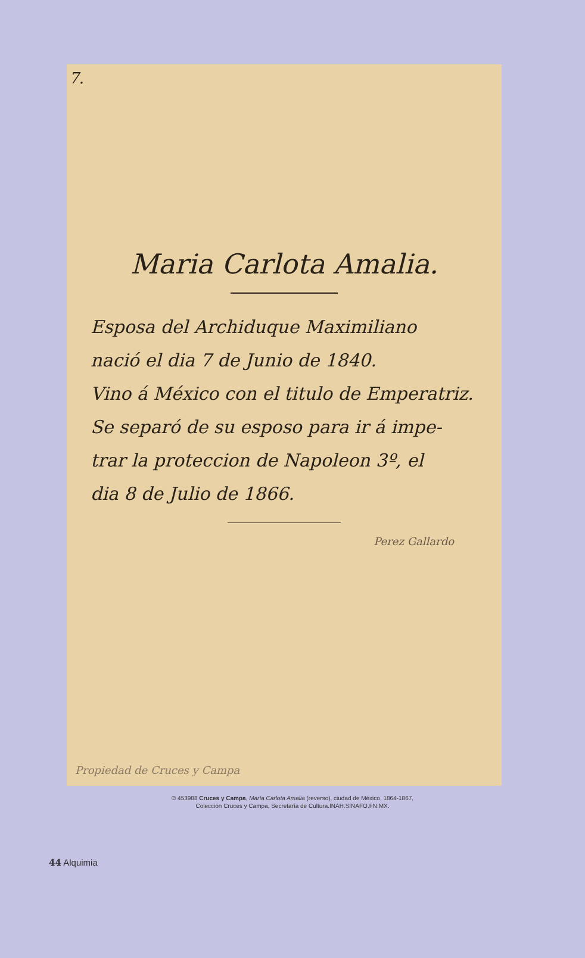7.
Maria Carlota Amalia.
Esposa del Archiduque Maximiliano
nació el dia 7 de Junio de 1840.
Vino á México con el titulo de Emperatriz.
Se separó de su esposo para ir á impe-
trar la proteccion de Napoleon 3º, el
dia 8 de Julio de 1866.
Perez Gallardo
Propiedad de Cruces y Campa
© 453988 Cruces y Campa, María Carlota Amalia (reverso), ciudad de México, 1864-1867,
Colección Cruces y Campa, Secretaría de Cultura.INAH.SINAFO.FN.MX.
44 Alquimia